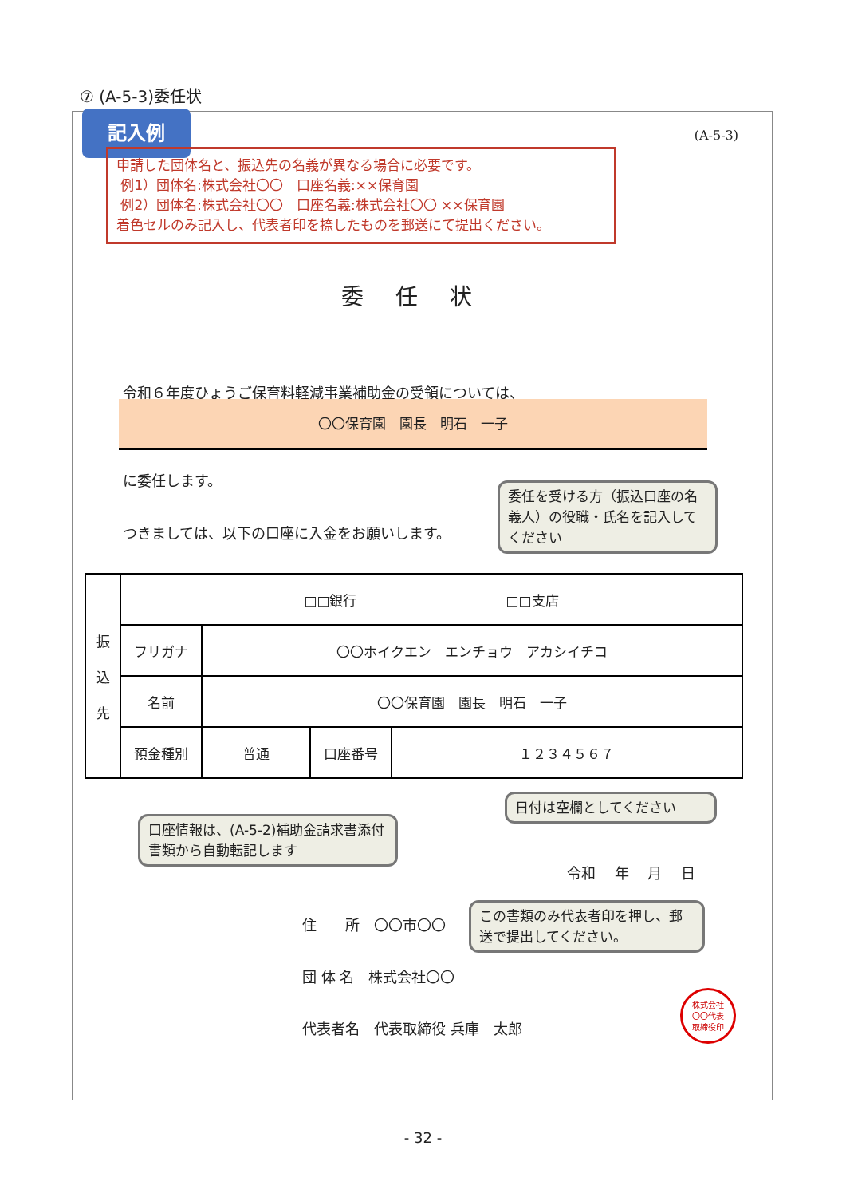⑦ (A-5-3)委任状
記入例
(A-5-3)
申請した団体名と、振込先の名義が異なる場合に必要です。
例1）団体名:株式会社〇〇　口座名義:××保育園
例2）団体名:株式会社〇〇　口座名義:株式会社〇〇 ××保育園
着色セルのみ記入し、代表者印を捺したものを郵送にて提出ください。
委任状
令和６年度ひょうご保育料軽減事業補助金の受領については、
〇〇保育園　園長　明石　一子
に委任します。
つきましては、以下の口座に入金をお願いします。
委任を受ける方（振込口座の名義人）の役職・氏名を記入してください
| 振 込 先 | □□銀行 □□支店 | | | |
| | フリガナ | 〇〇ホイクエン エンチョウ アカシイチコ | | |
| | 名前 | 〇〇保育園 園長 明石 一子 | | |
| | 預金種別 | 普通 | 口座番号 | １２３４５６７ |
口座情報は、(A-5-2)補助金請求書添付書類から自動転記します
日付は空欄としてください
令和　 年　 月　 日
住　　所　〇〇市〇〇
この書類のみ代表者印を押し、郵送で提出してください。
団 体 名　株式会社〇〇
代表者名　代表取締役 兵庫　太郎　
株式会社
〇〇代表
取締役印
- 32 -